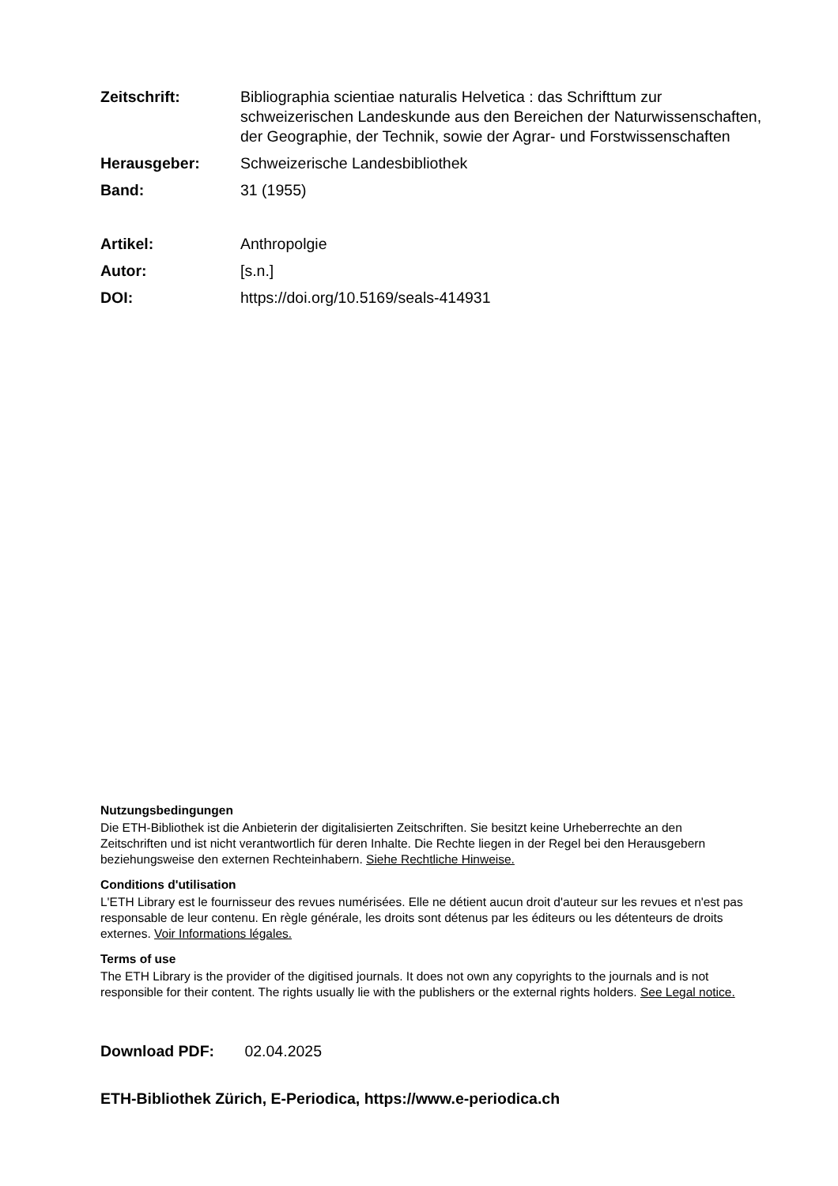Zeitschrift: Bibliographia scientiae naturalis Helvetica : das Schrifttum zur schweizerischen Landeskunde aus den Bereichen der Naturwissenschaften, der Geographie, der Technik, sowie der Agrar- und Forstwissenschaften
Herausgeber: Schweizerische Landesbibliothek
Band: 31 (1955)
Artikel: Anthropolgie
Autor: [s.n.]
DOI: https://doi.org/10.5169/seals-414931
Nutzungsbedingungen
Die ETH-Bibliothek ist die Anbieterin der digitalisierten Zeitschriften. Sie besitzt keine Urheberrechte an den Zeitschriften und ist nicht verantwortlich für deren Inhalte. Die Rechte liegen in der Regel bei den Herausgebern beziehungsweise den externen Rechteinhabern. Siehe Rechtliche Hinweise.
Conditions d'utilisation
L'ETH Library est le fournisseur des revues numérisées. Elle ne détient aucun droit d'auteur sur les revues et n'est pas responsable de leur contenu. En règle générale, les droits sont détenus par les éditeurs ou les détenteurs de droits externes. Voir Informations légales.
Terms of use
The ETH Library is the provider of the digitised journals. It does not own any copyrights to the journals and is not responsible for their content. The rights usually lie with the publishers or the external rights holders. See Legal notice.
Download PDF: 02.04.2025
ETH-Bibliothek Zürich, E-Periodica, https://www.e-periodica.ch